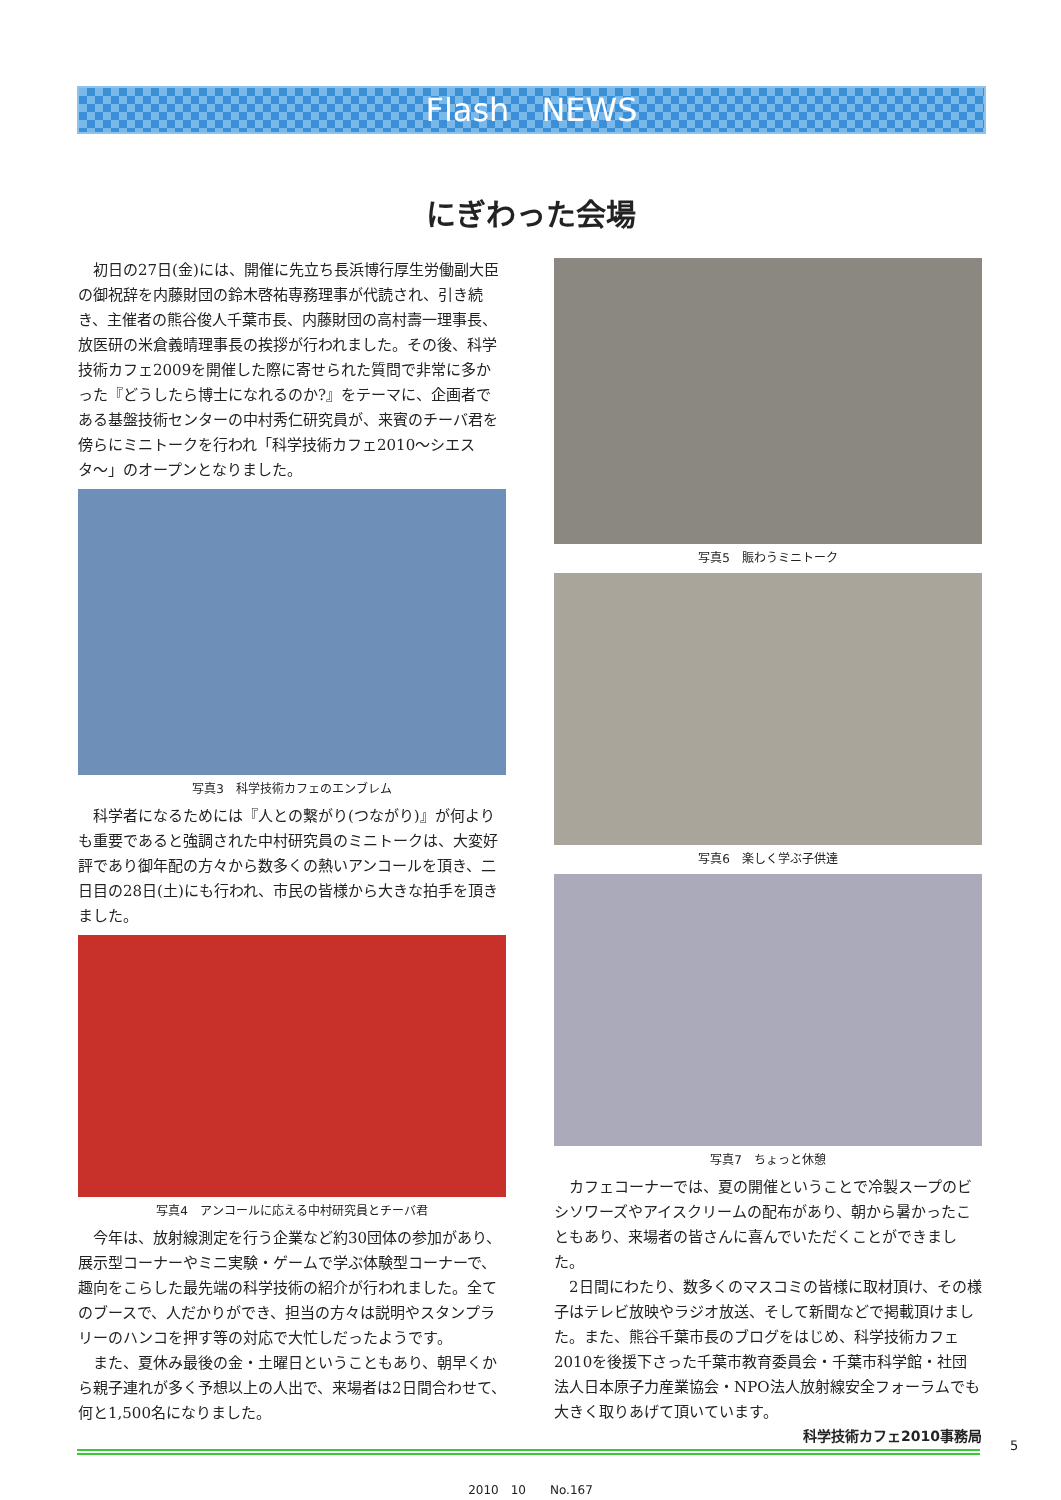Flash　NEWS
にぎわった会場
初日の27日(金)には、開催に先立ち長浜博行厚生労働副大臣の御祝辞を内藤財団の鈴木啓祐専務理事が代読され、引き続き、主催者の熊谷俊人千葉市長、内藤財団の高村壽一理事長、放医研の米倉義晴理事長の挨拶が行われました。その後、科学技術カフェ2009を開催した際に寄せられた質問で非常に多かった『どうしたら博士になれるのか?』をテーマに、企画者である基盤技術センターの中村秀仁研究員が、来賓のチーバ君を傍らにミニトークを行われ「科学技術カフェ2010〜シエスタ〜」のオープンとなりました。
写真3　科学技術カフェのエンブレム
科学者になるためには『人との繋がり(つながり)』が何よりも重要であると強調された中村研究員のミニトークは、大変好評であり御年配の方々から数多くの熱いアンコールを頂き、二日目の28日(土)にも行われ、市民の皆様から大きな拍手を頂きました。
写真4　アンコールに応える中村研究員とチーバ君
今年は、放射線測定を行う企業など約30団体の参加があり、展示型コーナーやミニ実験・ゲームで学ぶ体験型コーナーで、趣向をこらした最先端の科学技術の紹介が行われました。全てのブースで、人だかりができ、担当の方々は説明やスタンプラリーのハンコを押す等の対応で大忙しだったようです。
また、夏休み最後の金・土曜日ということもあり、朝早くから親子連れが多く予想以上の人出で、来場者は2日間合わせて、何と1,500名になりました。
写真5　賑わうミニトーク
写真6　楽しく学ぶ子供達
写真7　ちょっと休憩
カフェコーナーでは、夏の開催ということで冷製スープのビシソワーズやアイスクリームの配布があり、朝から暑かったこともあり、来場者の皆さんに喜んでいただくことができました。
2日間にわたり、数多くのマスコミの皆様に取材頂け、その様子はテレビ放映やラジオ放送、そして新聞などで掲載頂けました。また、熊谷千葉市長のブログをはじめ、科学技術カフェ2010を後援下さった千葉市教育委員会・千葉市科学館・社団法人日本原子力産業協会・NPO法人放射線安全フォーラムでも大きく取りあげて頂いています。
科学技術カフェ2010事務局
5
2010　10　　No.167